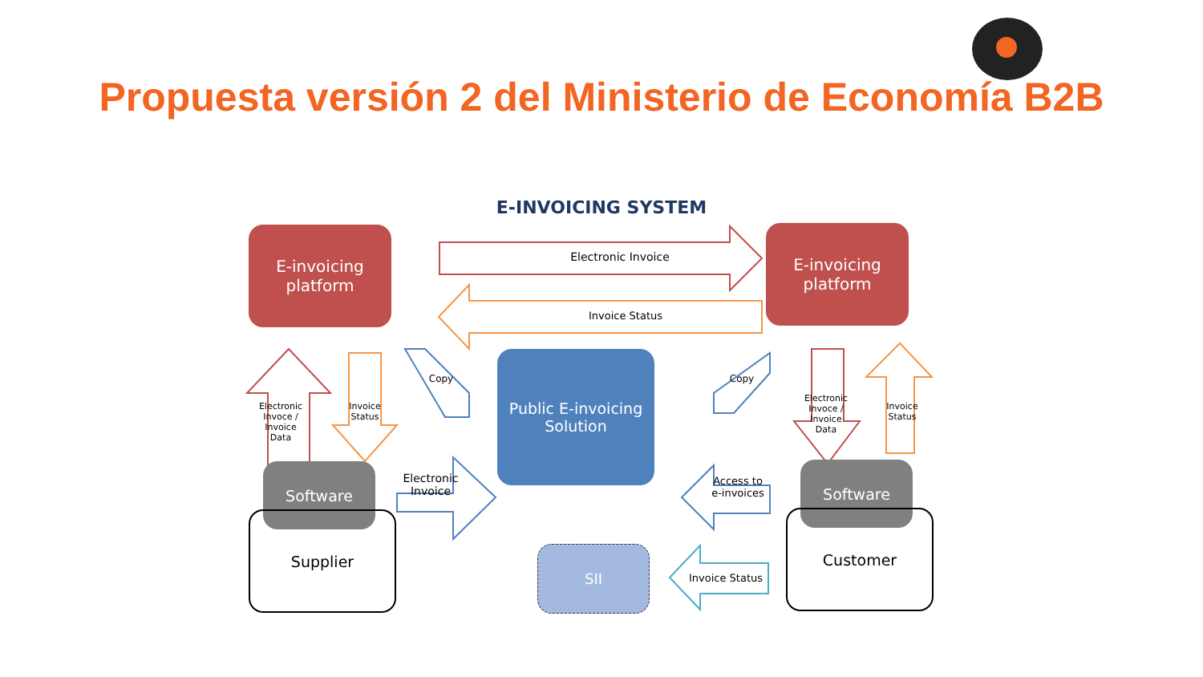Propuesta versión 2 del Ministerio de Economía B2B
E-INVOICING SYSTEM
E-invoicing
platform
E-invoicing
platform
Electronic Invoice
Invoice Status
Electronic Invoce / Invoice Data
Invoice Status
Copy Copy
Electronic Invoce / Invoice Data
Invoice Status
Public E-invoicing
Solution
Electronic
Invoice
Access to
e-invoices
Software
Supplier
Software
Customer
SII
Invoice Status